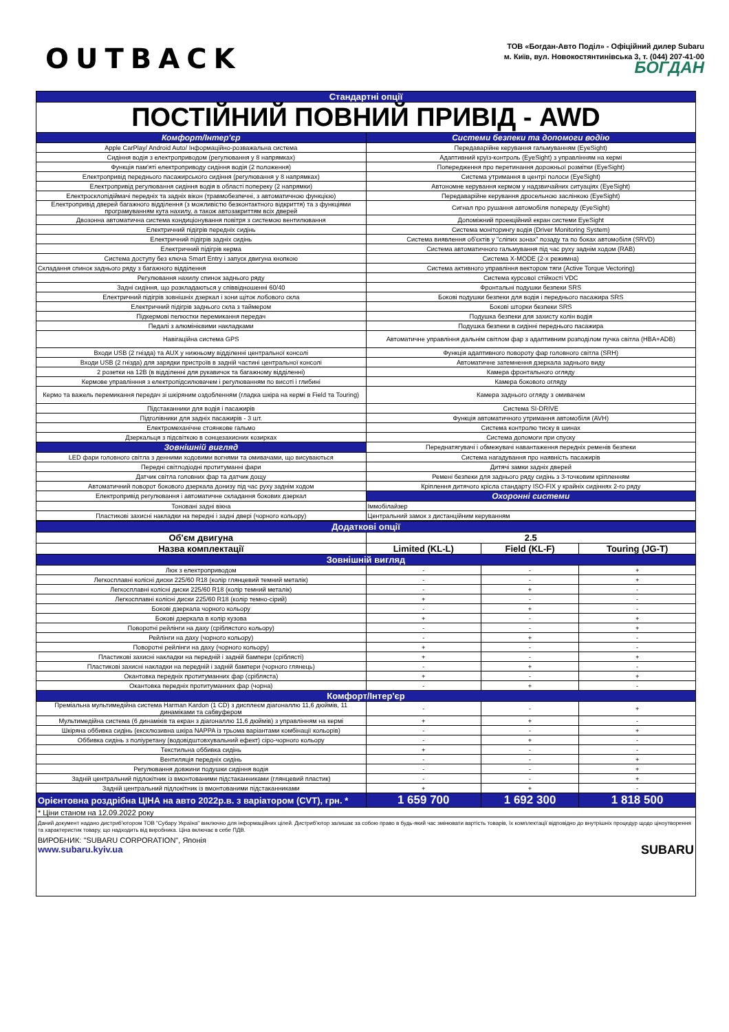OUTBACK
ТОВ «Богдан-Авто Поділ» - Офіційний дилер Subaru
м. Київ, вул. Новокостянтинівська 3, т. (044) 207-41-00
БОГДАН
| Стандартні опції | |
| ПОСТІЙНИЙ ПОВНИЙ ПРИВІД - AWD | |
| Комфорт/Інтер'єр | Системи безпеки та допомоги водію |
| Apple CarPlay/ Android Auto/ Інформаційно-розважальна система | Передаварійне керування гальмуванням (EyeSight) |
| Сидіння водія з електроприводом (регулювання у 8 напрямках) | Адаптивний круїз-контроль (EyeSight) з управлінням на кермі |
| Функція пам'яті електроприводу сидіння водія (2 положення) | Попередження про перетинання дорожньої розмітки (EyeSight) |
| Електропривід переднього пасажирського сидіння (регулювання у 8 напрямках) | Система утримання в центрі полоси (EyeSight) |
| Електропривід регулювання сидіння водія в області попереку (2 напрямки) | Автономне керування кермом у надзвичайних ситуаціях (EyeSight) |
| Електросклопідіймачі передніх та задніх вікон (травмобезпечні, з автоматичною функцією) | Передаварійне керування дросельною заслінкою (EyeSight) |
| Електропривід дверей багажного відділення (з можливістю безконтактного відкриття) та з функціями програмуванням кута нахилу, а також автозакриттям всіх дверей | Сигнал про рушання автомобіля попереду (EyeSight) |
| Двозонна автоматична система кондиціонування повітря з системою вентилювання | Допоміжний проекційний екран системи EyeSight |
| Електричний підігрів передніх сидінь | Система моніторингу водія (Driver Monitoring System) |
| Електричний підігрів задніх сидінь | Система виявлення об'єктів у "сліпих зонах" позаду та по боках автомобіля (SRVD) |
| Електричний підігрів керма | Система автоматичного гальмування під час руху заднім ходом (RAB) |
| Система доступу без ключа Smart Entry і запуск двигуна кнопкою | Система X-MODE (2-х режимна) |
| Складання спинок заднього ряду з багажного відділення | Система активного управління вектором тяги (Active Torque Vectoring) |
| Регулювання нахилу спинок заднього ряду | Система курсової стійкості VDC |
| Задні сидіння, що розкладаються у співвідношенні 60/40 | Фронтальні подушки безпеки SRS |
| Електричний підігрів зовнішніх дзеркал і зони щіток лобового скла | Бокові подушки безпеки для водія і переднього пасажира SRS |
| Електричний підігрів заднього скла з таймером | Бокові шторки безпеки SRS |
| Підкермові пелюстки перемикання передач | Подушка безпеки для захисту колін водія |
| Педалі з алюмінієвими накладками | Подушка безпеки в сидінні переднього пасажира |
| Навігаційна система GPS | Автоматичне управління дальнім світлом фар з адаптивним розподілом пучка світла (HBA+ADB) |
| Входи USB (2 гнізда) та AUX у нижньому відділенні центральної консолі | Функція адаптивного повороту фар головного світла (SRH) |
| Входи USB (2 гнізда) для зарядки пристроїв в задній частині центральної консолі | Автоматичне затемнення дзеркала заднього виду |
| 2 розетки на 12В (в відділенні для рукавичок та багажному відділенні) | Камера фронтального огляду |
| Кермове управлінння з електропідсилювачем і регулюванням по висоті і глибині | Камера бокового огляду |
| Кермо та важель перемикання передач зі шкіряним оздобленням (гладка шкіра на кермі в Field та Touring) | Камера заднього огляду з омивачем |
| Підстаканники для водія і пасажирів | Система SI-DRIVE |
| Підголівники для задніх пасажирів - 3 шт. | Функція автоматичного утримання автомобіля (AVH) |
| Електромеханічне стоянкове гальмо | Система контролю тиску в шинах |
| Дзеркальця з підсвіткою в сонцезахисних козирках | Система допомоги при спуску |
| Зовнішній вигляд | Переднатягувачі і обмежувачі навантаження передніх ременів безпеки |
| LED фари головного світла з денними ходовими вогнями та омивачами, що висуваються | Система нагадування про наявність пасажирів |
| Передні світлодіодні протитуманні фари | Дитячі замки задніх дверей |
| Датчик світла головних фар та датчик дощу | Ремені безпеки для заднього ряду сидінь з 3-точковим кріпленням |
| Автоматичний поворот бокового дзеркала донизу під час руху заднім ходом | Кріплення дитячого крісла стандарту ISO-FIX у крайніх сидіннях 2-го ряду |
| Електропривід регулювання і автоматичне складання бокових дзеркал | Охоронні системи |
| Тоновані задні вікна | Іммобілайзер |
| Пластикові захисні накладки на передні і задні двері (чорного кольору) | Центральний замок з дистанційним керуванням |
| Додаткові опції | | | |
| Об'єм двигуна | 2.5 | | |
| Назва комплектації | Limited (KL-L) | Field (KL-F) | Touring (JG-T) |
| Зовнішній вигляд | | | |
| Люк з електроприводом | - | - | + |
| Легкосплавні колісні диски 225/60 R18 (колір глянцевий темний металік) | - | - | + |
| Легкосплавні колісні диски 225/60 R18 (колір темний металік) | - | + | - |
| Легкосплавні колісні диски 225/60 R18 (колір темно-сірий) | + | - | - |
| Бокові дзеркала чорного кольору | - | + | - |
| Бокові дзеркала в колір кузова | + | - | + |
| Поворотні рейлінги на даху (сріблястого кольору) | - | - | + |
| Рейлінги на даху (чорного кольору) | - | + | - |
| Поворотні рейлінги на даху (чорного кольору) | + | - | - |
| Пластикові захисні накладки на передній і задній бампери (сріблясті) | + | - | + |
| Пластикові захисні накладки на передній і задній бампери (чорного глянець) | - | + | - |
| Окантовка передніх протитуманних фар (срібляста) | + | - | + |
| Окантовка передніх протитуманних фар (чорна) | - | + | - |
| Комфорт/Інтер'єр | | | |
| Преміальна мультимедійна система Harman Kardon (1 CD) з дисплеєм діагоналлю 11,6 дюймів, 11 динаміками та сабвуфером | - | - | + |
| Мультимедійна система (6 динаміків та екран з діагоналлю 11,6 дюймів) з управлінням на кермі | + | + | - |
| Шкіряна оббивка сидінь (ексклюзивна шкіра NAPPA із трьома варіантами комбінації кольорів) | - | - | + |
| Оббивка сидінь з поліуретану (водовідштовхувальний ефект) сіро-чорного кольору | - | + | - |
| Текстильна оббивка сидінь | + | - | - |
| Вентиляція передніх сидінь | - | - | + |
| Регулювання довжини подушки сидіння водія | - | - | + |
| Задній центральний підлокітник із вмонтованими підстаканниками (глянцевий пластик) | - | - | + |
| Задній центральний підлокітник із вмонтованими підстаканниками | + | + | - |
| Орієнтовна роздрібна ЦІНА на авто 2022р.в. з варіатором (CVT), грн. * | 1 659 700 | 1 692 300 | 1 818 500 |
| * Ціни станом на 12.09.2022 року | | | |
| Даний документ надано дистриб'ютором ТОВ "Субару Україна" виключно для інформаційних цілей. Дистриб'ютор залишає за собою право в будь-який час змінювати вартість товарів, їх комплектації відповідно до внутрішніх процедур щодо ціноутворення та характеристик товару, що надходить від виробника. Ціна включає в себе ПДВ. ВИРОБНИК: "SUBARU CORPORATION", Японія www.subaru.kyiv.ua SUBARU | | | |